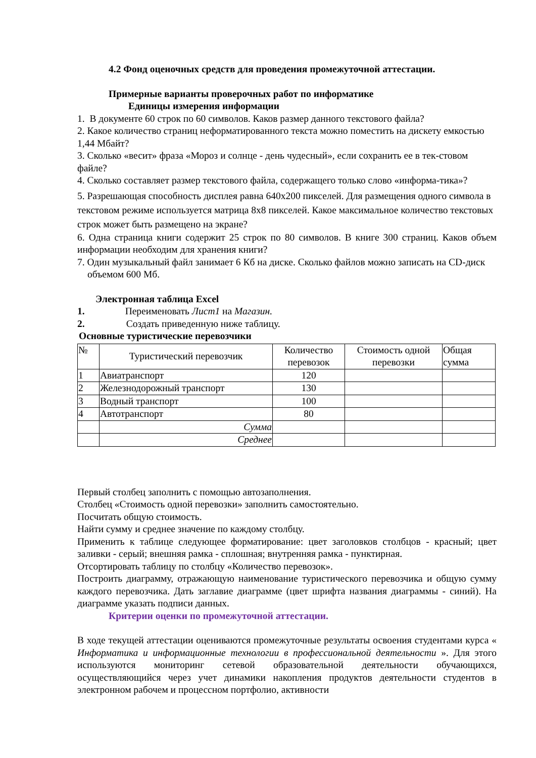4.2 Фонд оценочных средств для проведения промежуточной аттестации.
Примерные варианты проверочных работ по информатике
Единицы измерения информации
1. В документе 60 строк по 60 символов. Каков размер данного текстового файла?
2. Какое количество страниц неформатированного текста можно поместить на дискету емкостью 1,44 Мбайт?
3. Сколько «весит» фраза «Мороз и солнце - день чудесный», если сохранить ее в тек-стовом файле?
4. Сколько составляет размер текстового файла, содержащего только слово «информа-тика»?
5. Разрешающая способность дисплея равна 640х200 пикселей. Для размещения одного символа в текстовом режиме используется матрица 8х8 пикселей. Какое максимальное количество текстовых строк может быть размещено на экране?
6. Одна страница книги содержит 25 строк по 80 символов. В книге 300 страниц. Каков объем информации необходим для хранения книги?
7. Один музыкальный файл занимает 6 Кб на диске. Сколько файлов можно записать на CD-диск объемом 600 Мб.
Электронная таблица Excel
1. Переименовать Лист1 на Магазин.
2. Создать приведенную ниже таблицу.
Основные туристические перевозчики
| № | Туристический перевозчик | Количество перевозок | Стоимость одной перевозки | Общая сумма |
| 1 | Авиатранспорт | 120 | | |
| 2 | Железнодорожный транспорт | 130 | | |
| 3 | Водный транспорт | 100 | | |
| 4 | Автотранспорт | 80 | | |
| | Сумма | | | |
| | Среднее | | | |
Первый столбец заполнить с помощью автозаполнения.
Столбец «Стоимость одной перевозки» заполнить самостоятельно.
Посчитать общую стоимость.
Найти сумму и среднее значение по каждому столбцу.
Применить к таблице следующее форматирование: цвет заголовков столбцов - красный; цвет заливки - серый; внешняя рамка - сплошная; внутренняя рамка - пунктирная.
Отсортировать таблицу по столбцу «Количество перевозок».
Построить диаграмму, отражающую наименование туристического перевозчика и общую сумму каждого перевозчика. Дать заглавие диаграмме (цвет шрифта названия диаграммы - синий). На диаграмме указать подписи данных.
Критерии оценки по промежуточной аттестации.
В ходе текущей аттестации оцениваются промежуточные результаты освоения студентами курса « Информатика и информационные технологии в профессиональной деятельности ». Для этого используются мониторинг сетевой образовательной деятельности обучающихся, осуществляющийся через учет динамики накопления продуктов деятельности студентов в электронном рабочем и процессном портфолио, активности